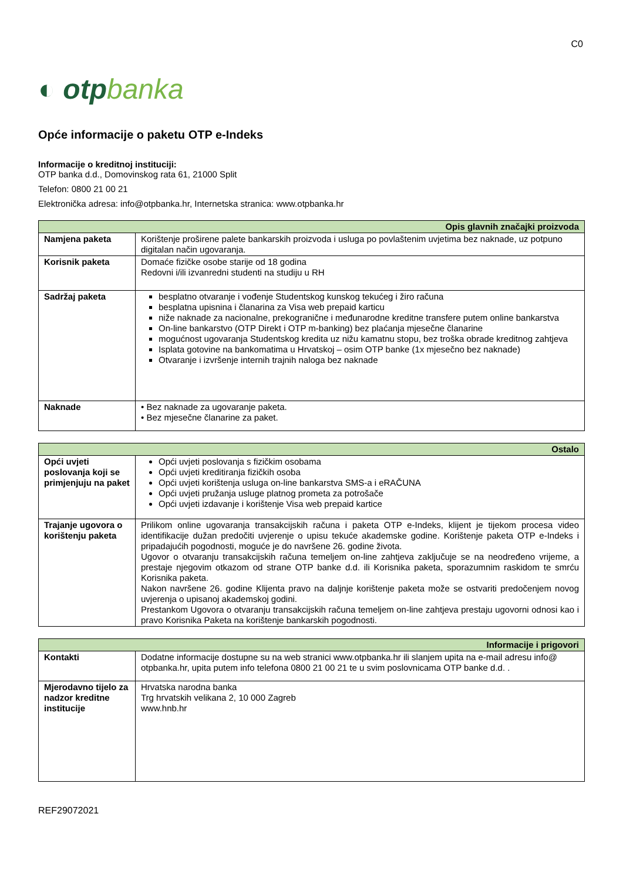C0
◐ otpbanka
Opće informacije o paketu OTP e-Indeks
Informacije o kreditnoj instituciji:
OTP banka d.d., Domovinskog rata 61, 21000 Split
Telefon: 0800 21 00 21
Elektronička adresa: info@otpbanka.hr, Internetska stranica: www.otpbanka.hr
| Opis glavnih značajki proizvoda | |
| --- | --- |
| Namjena paketa | Korištenje proširene palete bankarskih proizvoda i usluga po povlaštenim uvjetima bez naknade, uz potpuno digitalan način ugovaranja. |
| Korisnik paketa | Domaće fizičke osobe starije od 18 godina Redovni i/ili izvanredni studenti na studiju u RH |
| Sadržaj paketa | besplatno otvaranje i vođenje Studentskog kunskog tekućeg i žiro računa besplatna upisnina i članarina za Visa web prepaid karticu niže naknade za nacionalne, prekogranične i međunarodne kreditne transfere putem online bankarstva On-line bankarstvo (OTP Direkt i OTP m-banking) bez plaćanja mjesečne članarine mogućnost ugovaranja Studentskog kredita uz nižu kamatnu stopu, bez troška obrade kreditnog zahtjeva Isplata gotovine na bankomatima u Hrvatskoj – osim OTP banke (1x mjesečno bez naknade) Otvaranje i izvršenje internih trajnih naloga bez naknade |
| Naknade | • Bez naknade za ugovaranje paketa. • Bez mjesečne članarine za paket. |
| Ostalo | |
| --- | --- |
| Opći uvjeti poslovanja koji se primjenjuju na paket | Opći uvjeti poslovanja s fizičkim osobama Opći uvjeti kreditiranja fizičkih osoba Opći uvjeti korištenja usluga on-line bankarstva SMS-a i eRAČUNA Opći uvjeti pružanja usluge platnog prometa za potrošače Opći uvjeti izdavanje i korištenje Visa web prepaid kartice |
| Trajanje ugovora o korištenju paketa | Prilikom online ugovaranja transakcijskih računa i paketa OTP e-Indeks, klijent je tijekom procesa video identifikacije dužan predočiti uvjerenje o upisu tekuće akademske godine. Korištenje paketa OTP e-Indeks i pripadajućih pogodnosti, moguće je do navršene 26. godine života. Ugovor o otvaranju transakcijskih računa temeljem on-line zahtjeva zaključuje se na neodređeno vrijeme, a prestaje njegovim otkazom od strane OTP banke d.d. ili Korisnika paketa, sporazumnim raskidom te smrću Korisnika paketa. Nakon navršene 26. godine Klijenta pravo na daljnje korištenje paketa može se ostvariti predočenjem novog uvjerenja o upisanoj akademskoj godini. Prestankom Ugovora o otvaranju transakcijskih računa temeljem on-line zahtjeva prestaju ugovorni odnosi kao i pravo Korisnika Paketa na korištenje bankarskih pogodnosti. |
| Informacije i prigovori | |
| --- | --- |
| Kontakti | Dodatne informacije dostupne su na web stranici www.otpbanka.hr ili slanjem upita na e-mail adresu info@ otpbanka.hr, upita putem info telefona 0800 21 00 21 te u svim poslovnicama OTP banke d.d. . |
| Mjerodavno tijelo za nadzor kreditne institucije | Hrvatska narodna banka Trg hrvatskih velikana 2, 10 000 Zagreb www.hnb.hr |
REF29072021